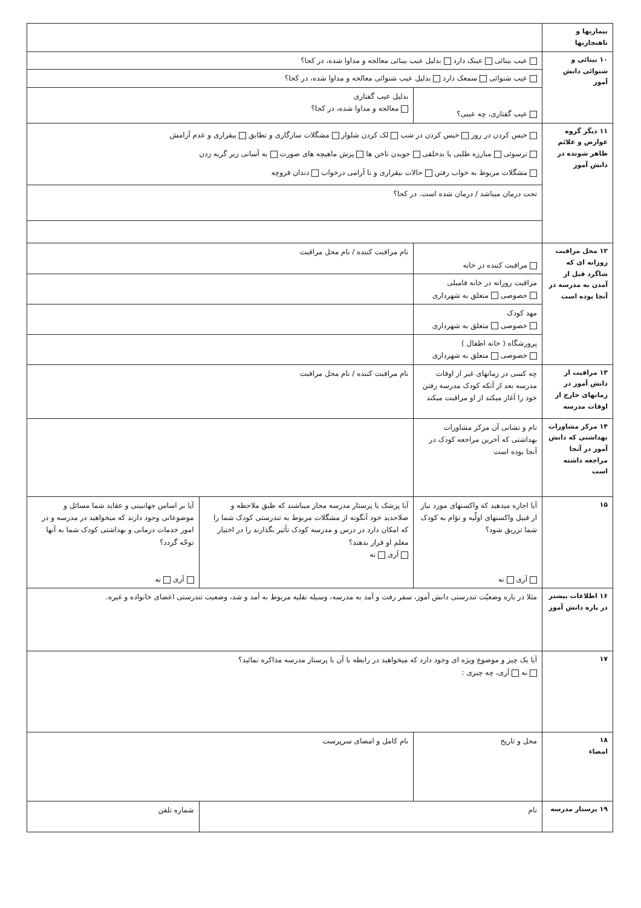| بیماریها و ناهنجاریها | | | |
| ۱۰ بینائی و شنوائی دانش آموز | عیب بینائی عینک دارد بدلیل عیب بینائی معالجه و مداوا شده، در کجا؟ | | |
| | عیب شنوائی سمعک دارد بدلیل عیب شنوائی معالجه و مداوا شده، در کجا؟ | | |
| | عیب گفتاری، چه عیبی؟ | بدلیل عیب گفتاری معالجه و مداوا شده، در کجا؟ | |
| ۱۱ دیگر گروه عوارض و علائم ظاهر شونده در دانش آموز | خیس کردن در روز خیس کردن در شب لک کردن شلوار مشگلات سازگاری و تطابق بیقراری و عدم آرامش ترسوئی مبارزه طلبی یا بدخلقی جویدن ناخن ها پرش ماهیچه های صورت به آسانی زیر گریه زدن مشگلات مربوط به خواب رفتن حالات بیقراری و نا آرامی درخواب دندان قروچه | | |
| | تحت درمان میباشد / درمان شده است. در کجا؟ | | |
| ۱۲ محل مراقبت روزانه ای که شاگرد قبل از آمدن به مدرسه در آنجا بوده است | مراقبت کننده در خانه | نام مراقبت کننده / نام محل مراقبت | |
| | مراقبت روزانه در خانه فامیلی خصوصی متعلق به شهرداری | | |
| | مهد کودک خصوصی متعلق به شهرداری | | |
| | پرورشگاه ( خانه اطفال ) خصوصی متعلق به شهرداری | | |
| ۱۳ مراقبت از دانش آموز در زمانهای خارج از اوقات مدرسه | چه کسی در زمانهای غیر از اوقات مدرسه بعد از آنکه کودک مدرسه رفتن خود را آغاز میکند از او مراقبت میکند | نام مراقبت کننده / نام محل مراقبت | |
| ۱۴ مرکز مشاورات بهداشتی که دانش آموز در آنجا مراجعه داشته است | نام و نشانی آن مرکز مشاورات بهداشتی که آخرین مراجعه کودک در آنجا بوده است | | |
| ۱۵ | آیا اجازه میدهید که واکسنهای مورد نیاز از قبیل واکسنهای اولّیه و تؤام به کودک شما تزریق شود؟ آری نه | آیا پزشک یا پرستار مدرسه مجاز میباشند که طبق ملاحظه و صلاحدید خود آنگونه از مشگلات مربوط به تندرستی کودک شما را که امکان دارد در درس و مدرسه کودک تأثیر بگذارند را در اختیار معلم او قرار بدهند؟ آری نه | آیا بر اساس جهانبینی و عقاید شما مسائل و موضوعاتی وجود دارند که میخواهید در مدرسه و در امور خدمات درمانی و بهداشتی کودک شما به آنها توجّه گردد؟ آری نه |
| ۱۶ اطلاعات بیشتر در باره دانش آموز | مثلا در باره وضعیّت تندرستی دانش آموز، سفر رفت و آمد به مدرسه، وسیله نقلیه مربوط به آمد و شد، وضعیت تندرستی اعضای خانواده و غیره. | | |
| ۱۷ | آیا یک چیز و موضوع ویژه ای وجود دارد که میخواهید در رابطه با آن با پرستار مدرسه مذاکره نمائید؟ نه آری، چه چیزی : | | |
| ۱۸ امضاء | محل و تاریخ | نام کامل و امضای سرپرست | |
| ۱۹ پرستار مدرسه | نام | | شماره تلفن |